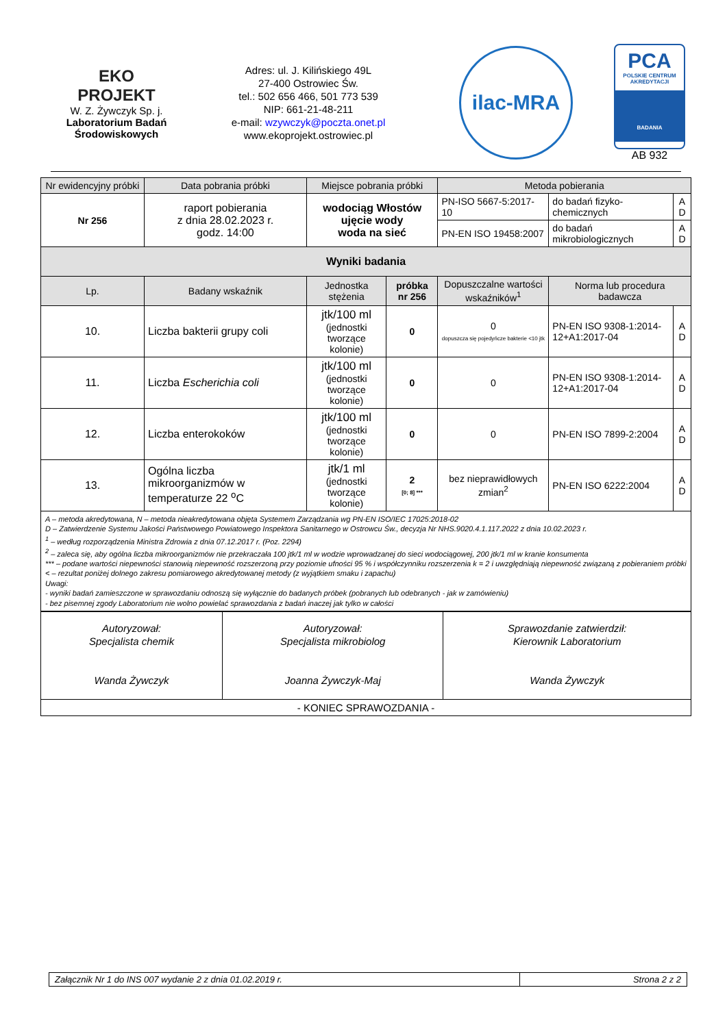EKO
PROJEKT
W. Z. Żywczyk Sp. j.
Laboratorium Badań
Środowiskowych
Adres: ul. J. Kilińskiego 49L
27-400 Ostrowiec Św.
tel.: 502 656 466, 501 773 539
NIP: 661-21-48-211
e-mail: wzywczyk@poczta.onet.pl
www.ekoprojekt.ostrowiec.pl
ilac-MRA
PCA
POLSKIE CENTRUM
AKREDYTACJI
BADANIA
AB 932
| Nr ewidencyjny próbki | Data pobrania próbki | Miejsce pobrania próbki | | Metoda pobierania | | |
| Nr 256 | raport pobierania z dnia 28.02.2023 r. godz. 14:00 | wodociąg Włostów ujęcie wody woda na sieć | | PN-ISO 5667-5:2017-10 | do badań fizyko-chemicznych | A D |
| | | | | PN-EN ISO 19458:2007 | do badań mikrobiologicznych | A D |
| Wyniki badania | | | | | | |
| Lp. | Badany wskaźnik | Jednostka stężenia | próbka nr 256 | Dopuszczalne wartości wskaźników<sup>1</sup> | Norma lub procedura badawcza | |
| 10. | Liczba bakterii grupy coli | jtk/100 ml (jednostki tworzące kolonie) | 0 | 0 dopuszcza się pojedyńcze bakterie <10 jtk | PN-EN ISO 9308-1:2014-12+A1:2017-04 | A D |
| 11. | Liczba Escherichia coli | jtk/100 ml (jednostki tworzące kolonie) | 0 | 0 | PN-EN ISO 9308-1:2014-12+A1:2017-04 | A D |
| 12. | Liczba enterokoków | jtk/100 ml (jednostki tworzące kolonie) | 0 | 0 | PN-EN ISO 7899-2:2004 | A D |
| 13. | Ogólna liczba mikroorganizmów w temperaturze 22 <sup>o</sup>C | jtk/1 ml (jednostki tworzące kolonie) | 2 [0; 8] *** | bez nieprawidłowych zmian<sup>2</sup> | PN-EN ISO 6222:2004 | A D |
| A – metoda akredytowana, N – metoda nieakredytowana objęta Systemem Zarządzania wg PN-EN ISO/IEC 17025:2018-02 D – Zatwierdzenie Systemu Jakości Państwowego Powiatowego Inspektora Sanitarnego w Ostrowcu Św., decyzja Nr NHS.9020.4.1.117.2022 z dnia 10.02.2023 r. <sup>1</sup> – według rozporządzenia Ministra Zdrowia z dnia 07.12.2017 r. (Poz. 2294) <sup>2</sup> – zaleca się, aby ogólna liczba mikroorganizmów nie przekraczała 100 jtk/1 ml w wodzie wprowadzanej do sieci wodociągowej, 200 jtk/1 ml w kranie konsumenta *** – podane wartości niepewności stanowią niepewność rozszerzoną przy poziomie ufności 95 % i współczynniku rozszerzenia k = 2 i uwzględniają niepewność związaną z pobieraniem próbki < – rezultat poniżej dolnego zakresu pomiarowego akredytowanej metody (z wyjątkiem smaku i zapachu) Uwagi: - wyniki badań zamieszczone w sprawozdaniu odnoszą się wyłącznie do badanych próbek (pobranych lub odebranych - jak w zamówieniu) - bez pisemnej zgody Laboratorium nie wolno powielać sprawozdania z badań inaczej jak tylko w całości | | | | | | |
| Autoryzował: Specjalista chemik Wanda Żywczyk | Autoryzował: Specjalista mikrobiolog Joanna Żywczyk-Maj | Sprawozdanie zatwierdził: Kierownik Laboratorium Wanda Żywczyk |
| - KONIEC SPRAWOZDANIA - | | |
Załącznik Nr 1 do INS 007 wydanie 2 z dnia 01.02.2019 r. Strona 2 z 2